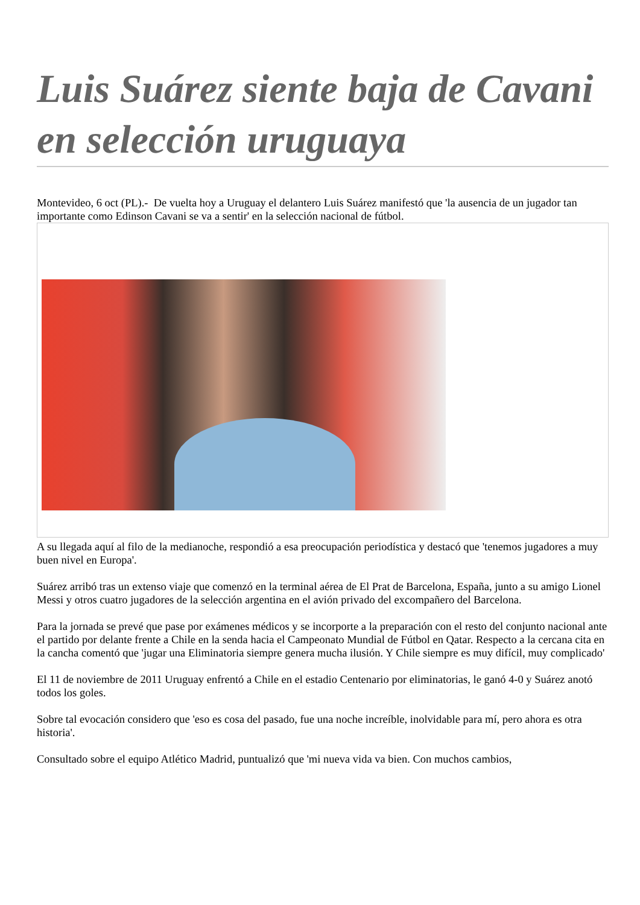Luis Suárez siente baja de Cavani en selección uruguaya
Montevideo, 6 oct (PL).- De vuelta hoy a Uruguay el delantero Luis Suárez manifestó que 'la ausencia de un jugador tan importante como Edinson Cavani se va a sentir' en la selección nacional de fútbol.
A su llegada aquí al filo de la medianoche, respondió a esa preocupación periodística y destacó que 'tenemos jugadores a muy buen nivel en Europa'.
Suárez arribó tras un extenso viaje que comenzó en la terminal aérea de El Prat de Barcelona, España, junto a su amigo Lionel Messi y otros cuatro jugadores de la selección argentina en el avión privado del excompañero del Barcelona.
Para la jornada se prevé que pase por exámenes médicos y se incorporte a la preparación con el resto del conjunto nacional ante el partido por delante frente a Chile en la senda hacia el Campeonato Mundial de Fútbol en Qatar. Respecto a la cercana cita en la cancha comentó que 'jugar una Eliminatoria siempre genera mucha ilusión. Y Chile siempre es muy difícil, muy complicado'
El 11 de noviembre de 2011 Uruguay enfrentó a Chile en el estadio Centenario por eliminatorias, le ganó 4-0 y Suárez anotó todos los goles.
Sobre tal evocación considero que 'eso es cosa del pasado, fue una noche increíble, inolvidable para mí, pero ahora es otra historia'.
Consultado sobre el equipo Atlético Madrid, puntualizó que 'mi nueva vida va bien. Con muchos cambios,